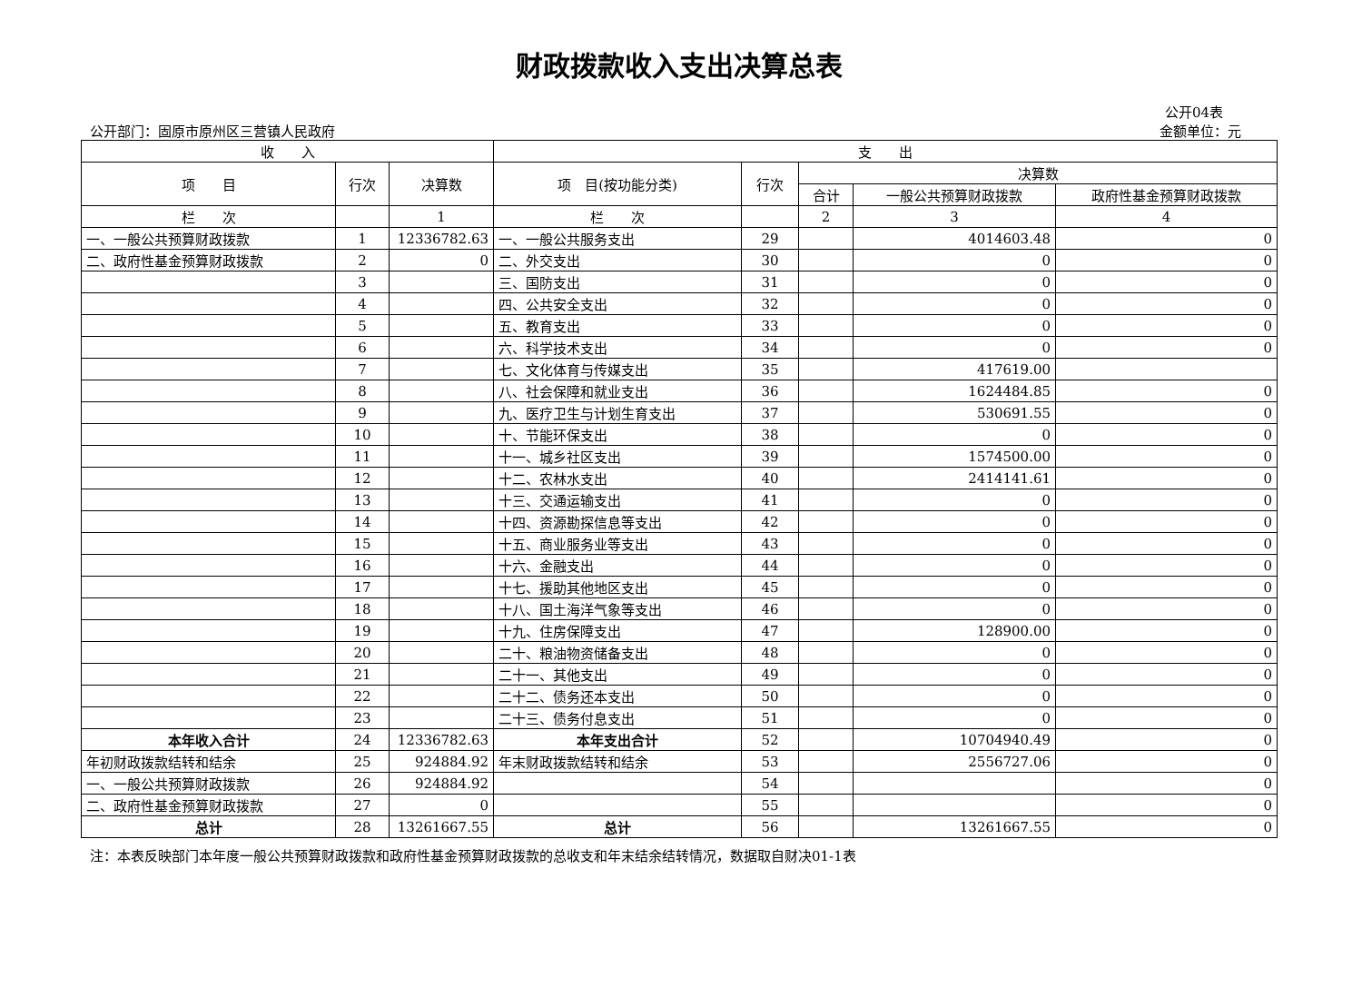财政拨款收入支出决算总表
公开04表
公开部门：固原市原州区三营镇人民政府 金额单位：元
| 收 入 | | | 支 出 | | | | |
| --- | --- | --- | --- | --- | --- | --- | --- |
| 项 目 | 行次 | 决算数 | 项 目(按功能分类) | 行次 | 决算数 | | |
| | | | | | 合计 | 一般公共预算财政拨款 | 政府性基金预算财政拨款 |
| 栏 次 | | 1 | 栏 次 | | 2 | 3 | 4 |
| 一、一般公共预算财政拨款 | 1 | 12336782.63 | 一、一般公共服务支出 | 29 | | 4014603.48 | 0 |
| 二、政府性基金预算财政拨款 | 2 | 0 | 二、外交支出 | 30 | | 0 | 0 |
| | 3 | | 三、国防支出 | 31 | | 0 | 0 |
| | 4 | | 四、公共安全支出 | 32 | | 0 | 0 |
| | 5 | | 五、教育支出 | 33 | | 0 | 0 |
| | 6 | | 六、科学技术支出 | 34 | | 0 | 0 |
| | 7 | | 七、文化体育与传媒支出 | 35 | | 417619.00 | |
| | 8 | | 八、社会保障和就业支出 | 36 | | 1624484.85 | 0 |
| | 9 | | 九、医疗卫生与计划生育支出 | 37 | | 530691.55 | 0 |
| | 10 | | 十、节能环保支出 | 38 | | 0 | 0 |
| | 11 | | 十一、城乡社区支出 | 39 | | 1574500.00 | 0 |
| | 12 | | 十二、农林水支出 | 40 | | 2414141.61 | 0 |
| | 13 | | 十三、交通运输支出 | 41 | | 0 | 0 |
| | 14 | | 十四、资源勘探信息等支出 | 42 | | 0 | 0 |
| | 15 | | 十五、商业服务业等支出 | 43 | | 0 | 0 |
| | 16 | | 十六、金融支出 | 44 | | 0 | 0 |
| | 17 | | 十七、援助其他地区支出 | 45 | | 0 | 0 |
| | 18 | | 十八、国土海洋气象等支出 | 46 | | 0 | 0 |
| | 19 | | 十九、住房保障支出 | 47 | | 128900.00 | 0 |
| | 20 | | 二十、粮油物资储备支出 | 48 | | 0 | 0 |
| | 21 | | 二十一、其他支出 | 49 | | 0 | 0 |
| | 22 | | 二十二、债务还本支出 | 50 | | 0 | 0 |
| | 23 | | 二十三、债务付息支出 | 51 | | 0 | 0 |
| 本年收入合计 | 24 | 12336782.63 | 本年支出合计 | 52 | | 10704940.49 | 0 |
| 年初财政拨款结转和结余 | 25 | 924884.92 | 年末财政拨款结转和结余 | 53 | | 2556727.06 | 0 |
| 一、一般公共预算财政拨款 | 26 | 924884.92 | | 54 | | | 0 |
| 二、政府性基金预算财政拨款 | 27 | 0 | | 55 | | | 0 |
| 总计 | 28 | 13261667.55 | 总计 | 56 | | 13261667.55 | 0 |
注：本表反映部门本年度一般公共预算财政拨款和政府性基金预算财政拨款的总收支和年末结余结转情况，数据取自财决01-1表